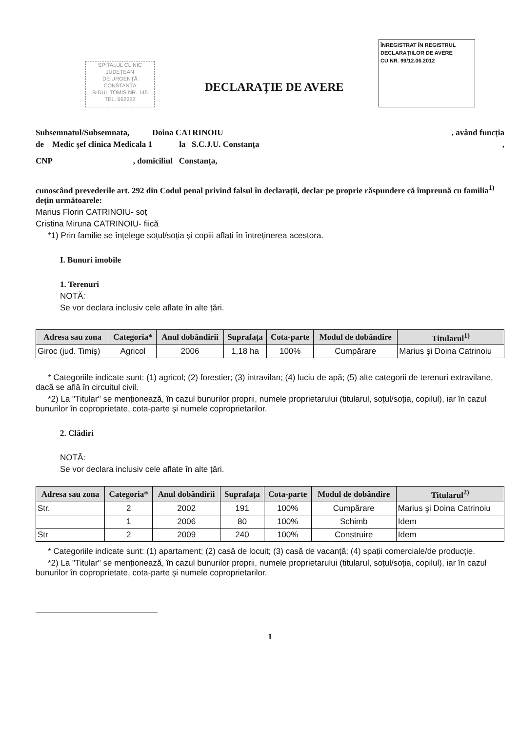SPITALUL CLINIC
JUDEȚEAN
DE URGENȚĂ
CONSTANȚA
B-DUL TOMIS NR. 145
TEL. 662222
ÎNREGISTRAT ÎN REGISTRUL
DECLARAȚIILOR DE AVERE
CU NR. 99/12.06.2012
DECLARAȚIE DE AVERE
Subsemnatul/Subsemnata, Doina CATRINOIU , având funcția
de Medic şef clinica Medicala 1 la S.C.J.U. Constanța ,
CNP , domiciliul Constanța,
cunoscând prevederile art. 292 din Codul penal privind falsul în declarații, declar pe proprie răspundere că împreună cu familia<sup>1)</sup> dețin următoarele:
Marius Florin CATRINOIU- soț
Cristina Miruna CATRINOIU- fiică
*1) Prin familie se înțelege soțul/soția şi copiii aflați în întreținerea acestora.
I. Bunuri imobile
1. Terenuri
NOTĂ:
Se vor declara inclusiv cele aflate în alte țări.
| Adresa sau zona | Categoria* | Anul dobândirii | Suprafața | Cota-parte | Modul de dobândire | Titularul<sup>1)</sup> |
| --- | --- | --- | --- | --- | --- | --- |
| Giroc (jud. Timiş) | Agricol | 2006 | 1,18 ha | 100% | Cumpărare | Marius şi Doina Catrinoiu |
* Categoriile indicate sunt: (1) agricol; (2) forestier; (3) intravilan; (4) luciu de apă; (5) alte categorii de terenuri extravilane, dacă se află în circuitul civil.
*2) La "Titular" se menționează, în cazul bunurilor proprii, numele proprietarului (titularul, soțul/soția, copilul), iar în cazul bunurilor în coproprietate, cota-parte şi numele coproprietarilor.
2. Clădiri
NOTĂ:
Se vor declara inclusiv cele aflate în alte țări.
| Adresa sau zona | Categoria* | Anul dobândirii | Suprafața | Cota-parte | Modul de dobândire | Titularul<sup>2)</sup> |
| --- | --- | --- | --- | --- | --- | --- |
| Str. | 2 | 2002 | 191 | 100% | Cumpărare | Marius şi Doina Catrinoiu |
| | 1 | 2006 | 80 | 100% | Schimb | Idem |
| Str | 2 | 2009 | 240 | 100% | Construire | Idem |
* Categoriile indicate sunt: (1) apartament; (2) casă de locuit; (3) casă de vacanță; (4) spații comerciale/de producție.
*2) La "Titular" se menționează, în cazul bunurilor proprii, numele proprietarului (titularul, soțul/soția, copilul), iar în cazul bunurilor în coproprietate, cota-parte şi numele coproprietarilor.
1